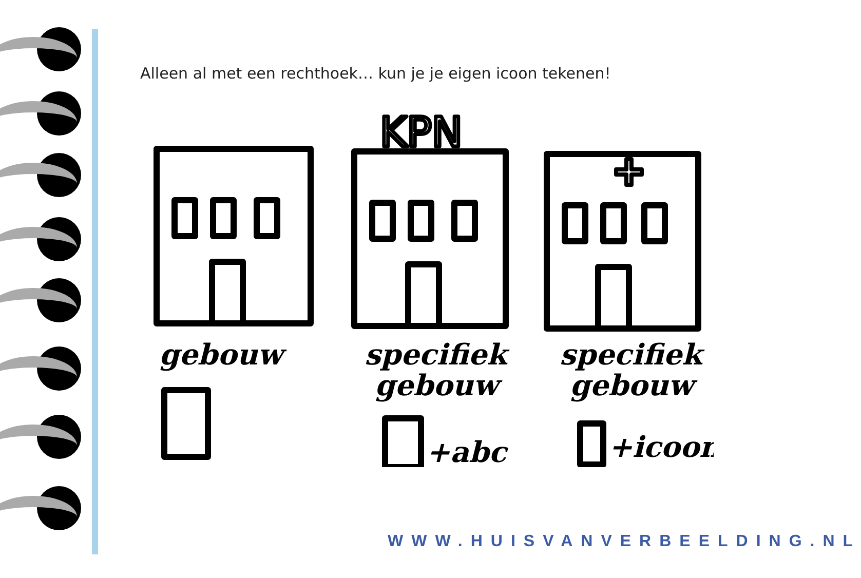Alleen al met een rechthoek… kun je je eigen icoon tekenen!
KPN
gebouw
specifiek
gebouw
specifiek
gebouw
+abc
+icoon
WWW.HUISVANVERBEELDING.NL